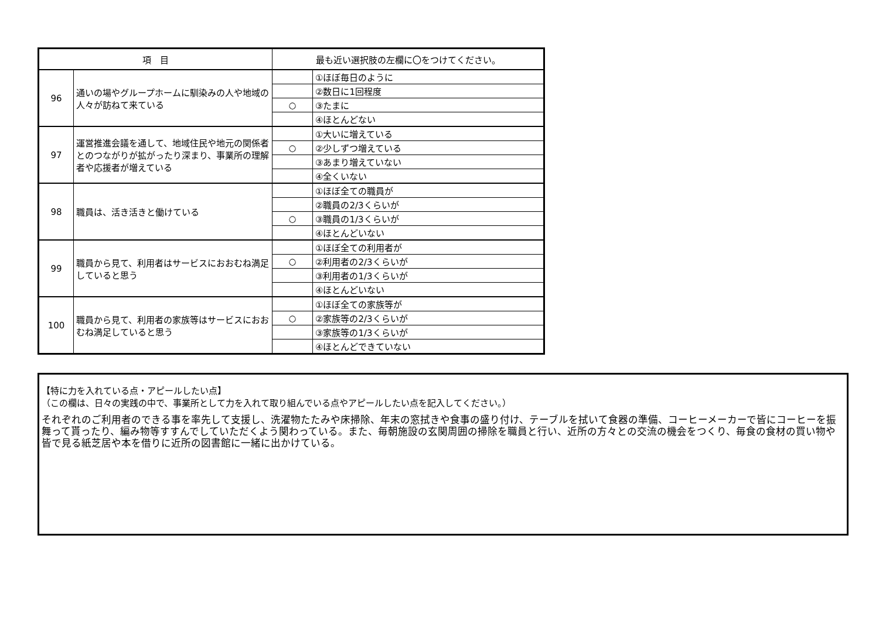| 項 目 | | 最も近い選択肢の左欄に〇をつけてください。 | |
| --- | --- | --- | --- |
| 96 | 通いの場やグループホームに馴染みの人や地域の人々が訪ねて来ている | | ①ほぼ毎日のように |
| | | | ②数日に1回程度 |
| | | ○ | ③たまに |
| | | | ④ほとんどない |
| 97 | 運営推進会議を通して、地域住民や地元の関係者とのつながりが拡がったり深まり、事業所の理解者や応援者が増えている | | ①大いに増えている |
| | | ○ | ②少しずつ増えている |
| | | | ③あまり増えていない |
| | | | ④全くいない |
| 98 | 職員は、活き活きと働けている | | ①ほぼ全ての職員が |
| | | | ②職員の2/3くらいが |
| | | ○ | ③職員の1/3くらいが |
| | | | ④ほとんどいない |
| 99 | 職員から見て、利用者はサービスにおおむね満足していると思う | | ①ほぼ全ての利用者が |
| | | ○ | ②利用者の2/3くらいが |
| | | | ③利用者の1/3くらいが |
| | | | ④ほとんどいない |
| 100 | 職員から見て、利用者の家族等はサービスにおおむね満足していると思う | | ①ほぼ全ての家族等が |
| | | ○ | ②家族等の2/3くらいが |
| | | | ③家族等の1/3くらいが |
| | | | ④ほとんどできていない |
【特に力を入れている点・アピールしたい点】
（この欄は、日々の実践の中で、事業所として力を入れて取り組んでいる点やアピールしたい点を記入してください。）
それぞれのご利用者のできる事を率先して支援し、洗濯物たたみや床掃除、年末の窓拭きや食事の盛り付け、テーブルを拭いて食器の準備、コーヒーメーカーで皆にコーヒーを振舞って貰ったり、編み物等すすんでしていただくよう関わっている。また、毎朝施設の玄関周囲の掃除を職員と行い、近所の方々との交流の機会をつくり、毎食の食材の買い物や皆で見る紙芝居や本を借りに近所の図書館に一緒に出かけている。